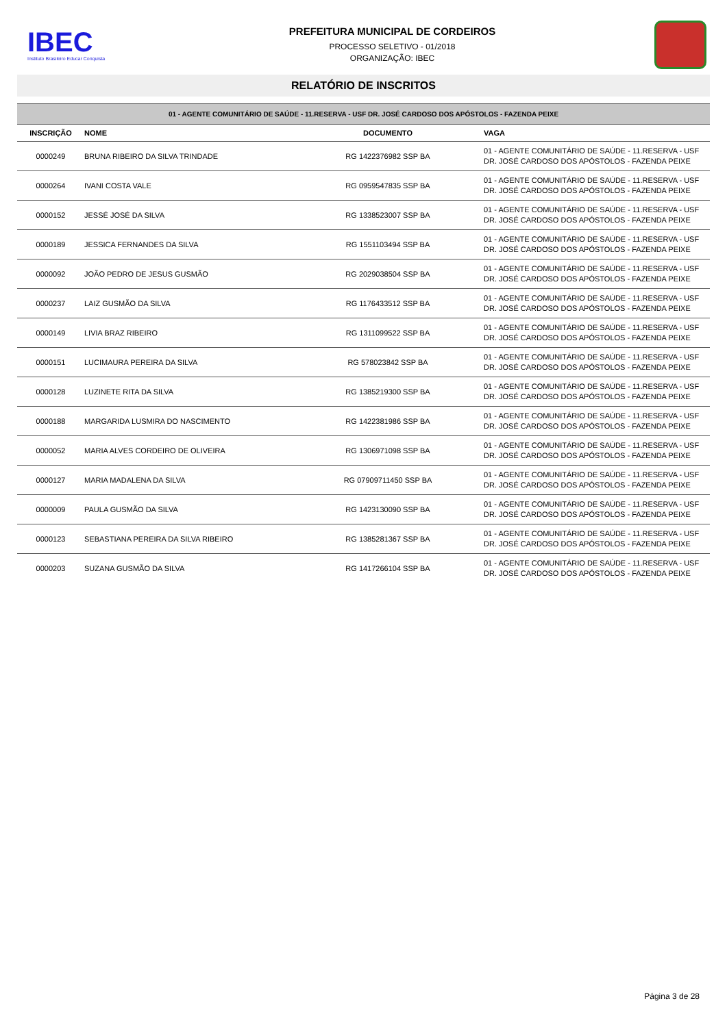IBEC
Instituto Brasileiro Educar Conquista
PREFEITURA MUNICIPAL DE CORDEIROS
PROCESSO SELETIVO - 01/2018
ORGANIZAÇÃO: IBEC
RELATÓRIO DE INSCRITOS
| 01 - AGENTE COMUNITÁRIO DE SAÚDE - 11.RESERVA - USF DR. JOSÉ CARDOSO DOS APÓSTOLOS - FAZENDA PEIXE | | | |
| INSCRIÇÃO | NOME | DOCUMENTO | VAGA |
| 0000249 | BRUNA RIBEIRO DA SILVA TRINDADE | RG 1422376982 SSP BA | 01 - AGENTE COMUNITÁRIO DE SAÚDE - 11.RESERVA - USF DR. JOSÉ CARDOSO DOS APÓSTOLOS - FAZENDA PEIXE |
| 0000264 | IVANI COSTA VALE | RG 0959547835 SSP BA | 01 - AGENTE COMUNITÁRIO DE SAÚDE - 11.RESERVA - USF DR. JOSÉ CARDOSO DOS APÓSTOLOS - FAZENDA PEIXE |
| 0000152 | JESSÉ JOSÉ DA SILVA | RG 1338523007 SSP BA | 01 - AGENTE COMUNITÁRIO DE SAÚDE - 11.RESERVA - USF DR. JOSÉ CARDOSO DOS APÓSTOLOS - FAZENDA PEIXE |
| 0000189 | JESSICA FERNANDES DA SILVA | RG 1551103494 SSP BA | 01 - AGENTE COMUNITÁRIO DE SAÚDE - 11.RESERVA - USF DR. JOSÉ CARDOSO DOS APÓSTOLOS - FAZENDA PEIXE |
| 0000092 | JOÃO PEDRO DE JESUS GUSMÃO | RG 2029038504 SSP BA | 01 - AGENTE COMUNITÁRIO DE SAÚDE - 11.RESERVA - USF DR. JOSÉ CARDOSO DOS APÓSTOLOS - FAZENDA PEIXE |
| 0000237 | LAIZ GUSMÃO DA SILVA | RG 1176433512 SSP BA | 01 - AGENTE COMUNITÁRIO DE SAÚDE - 11.RESERVA - USF DR. JOSÉ CARDOSO DOS APÓSTOLOS - FAZENDA PEIXE |
| 0000149 | LIVIA BRAZ RIBEIRO | RG 1311099522 SSP BA | 01 - AGENTE COMUNITÁRIO DE SAÚDE - 11.RESERVA - USF DR. JOSÉ CARDOSO DOS APÓSTOLOS - FAZENDA PEIXE |
| 0000151 | LUCIMAURA PEREIRA DA SILVA | RG 578023842 SSP BA | 01 - AGENTE COMUNITÁRIO DE SAÚDE - 11.RESERVA - USF DR. JOSÉ CARDOSO DOS APÓSTOLOS - FAZENDA PEIXE |
| 0000128 | LUZINETE RITA DA SILVA | RG 1385219300 SSP BA | 01 - AGENTE COMUNITÁRIO DE SAÚDE - 11.RESERVA - USF DR. JOSÉ CARDOSO DOS APÓSTOLOS - FAZENDA PEIXE |
| 0000188 | MARGARIDA LUSMIRA DO NASCIMENTO | RG 1422381986 SSP BA | 01 - AGENTE COMUNITÁRIO DE SAÚDE - 11.RESERVA - USF DR. JOSÉ CARDOSO DOS APÓSTOLOS - FAZENDA PEIXE |
| 0000052 | MARIA ALVES CORDEIRO DE OLIVEIRA | RG 1306971098 SSP BA | 01 - AGENTE COMUNITÁRIO DE SAÚDE - 11.RESERVA - USF DR. JOSÉ CARDOSO DOS APÓSTOLOS - FAZENDA PEIXE |
| 0000127 | MARIA MADALENA DA SILVA | RG 07909711450 SSP BA | 01 - AGENTE COMUNITÁRIO DE SAÚDE - 11.RESERVA - USF DR. JOSÉ CARDOSO DOS APÓSTOLOS - FAZENDA PEIXE |
| 0000009 | PAULA GUSMÃO DA SILVA | RG 1423130090 SSP BA | 01 - AGENTE COMUNITÁRIO DE SAÚDE - 11.RESERVA - USF DR. JOSÉ CARDOSO DOS APÓSTOLOS - FAZENDA PEIXE |
| 0000123 | SEBASTIANA PEREIRA DA SILVA RIBEIRO | RG 1385281367 SSP BA | 01 - AGENTE COMUNITÁRIO DE SAÚDE - 11.RESERVA - USF DR. JOSÉ CARDOSO DOS APÓSTOLOS - FAZENDA PEIXE |
| 0000203 | SUZANA GUSMÃO DA SILVA | RG 1417266104 SSP BA | 01 - AGENTE COMUNITÁRIO DE SAÚDE - 11.RESERVA - USF DR. JOSÉ CARDOSO DOS APÓSTOLOS - FAZENDA PEIXE |
Página 3 de 28